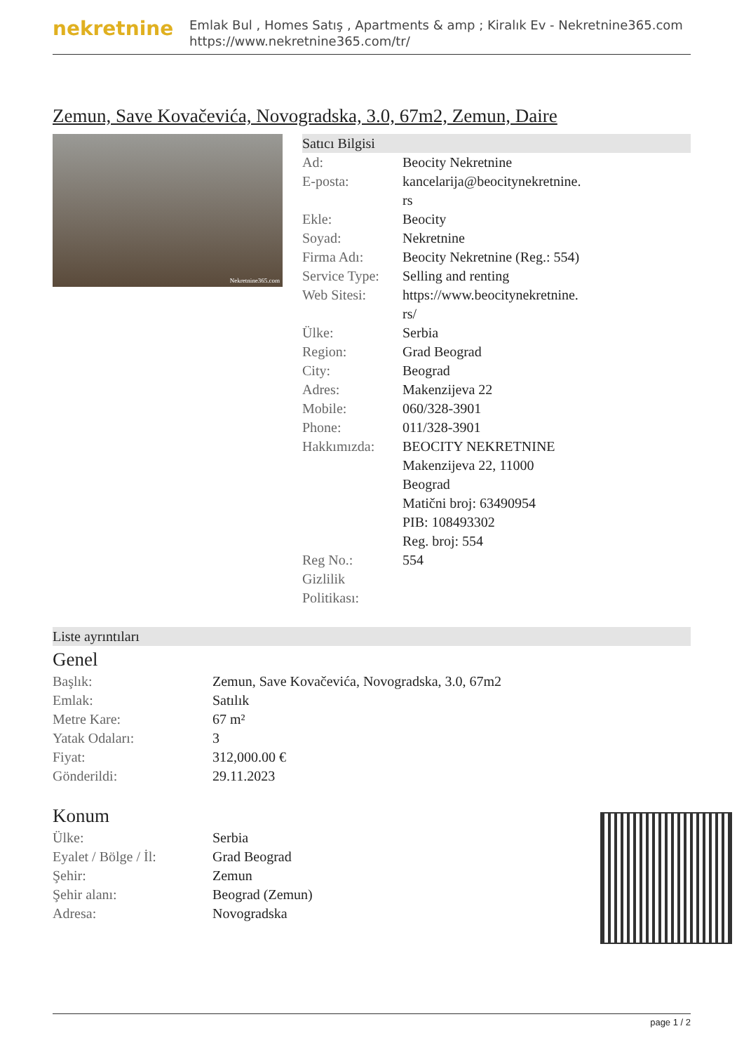nekretnine
Emlak Bul , Homes Satış , Apartments & amp ; Kiralık Ev - Nekretnine365.com
https://www.nekretnine365.com/tr/
Zemun, Save Kovačevića, Novogradska, 3.0, 67m2, Zemun, Daire
Nekretnine365.com
Satıcı Bilgisi
| Ad: | Beocity Nekretnine |
| E-posta: | kancelarija@beocitynekretnine. rs |
| Ekle: | Beocity |
| Soyad: | Nekretnine |
| Firma Adı: | Beocity Nekretnine (Reg.: 554) |
| Service Type: | Selling and renting |
| Web Sitesi: | https://www.beocitynekretnine. rs/ |
| Ülke: | Serbia |
| Region: | Grad Beograd |
| City: | Beograd |
| Adres: | Makenzijeva 22 |
| Mobile: | 060/328-3901 |
| Phone: | 011/328-3901 |
| Hakkımızda: | BEOCITY NEKRETNINE Makenzijeva 22, 11000 Beograd Matični broj: 63490954 PIB: 108493302 Reg. broj: 554 |
| Reg No.: | 554 |
| Gizlilik Politikası: | |
Liste ayrıntıları
Genel
| Başlık: | Zemun, Save Kovačevića, Novogradska, 3.0, 67m2 |
| Emlak: | Satılık |
| Metre Kare: | 67 m² |
| Yatak Odaları: | 3 |
| Fiyat: | 312,000.00 € |
| Gönderildi: | 29.11.2023 |
Konum
| Ülke: | Serbia |
| Eyalet / Bölge / İl: | Grad Beograd |
| Şehir: | Zemun |
| Şehir alanı: | Beograd (Zemun) |
| Adresa: | Novogradska |
page 1 / 2